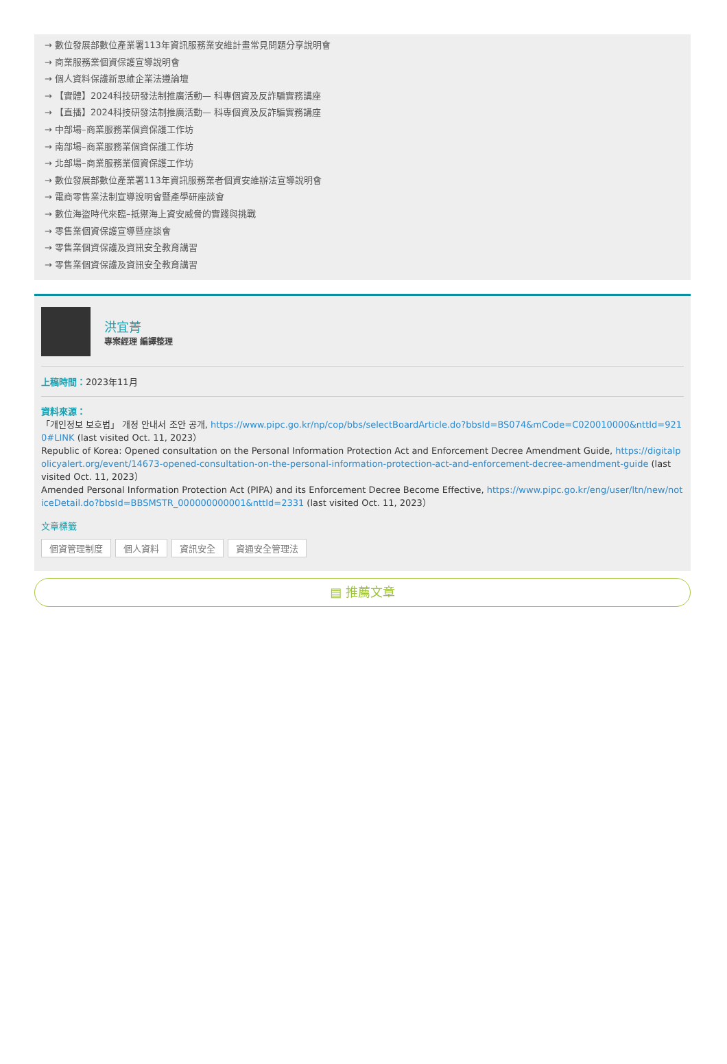→ 數位發展部數位產業署113年資訊服務業安維計畫常見問題分享說明會
→ 商業服務業個資保護宣導說明會
→ 個人資料保護新思維企業法遵論壇
→ 【實體】2024科技研發法制推廣活動— 科專個資及反詐騙實務講座
→ 【直播】2024科技研發法制推廣活動— 科專個資及反詐騙實務講座
→ 中部場–商業服務業個資保護工作坊
→ 南部場–商業服務業個資保護工作坊
→ 北部場–商業服務業個資保護工作坊
→ 數位發展部數位產業署113年資訊服務業者個資安維辦法宣導說明會
→ 電商零售業法制宣導說明會暨產學研座談會
→ 數位海盜時代來臨–抵禦海上資安威脅的實踐與挑戰
→ 零售業個資保護宣導暨座談會
→ 零售業個資保護及資訊安全教育講習
→ 零售業個資保護及資訊安全教育講習
洪宜菁
專案經理 編譯整理
上稿時間：2023年11月
資料來源：
「개인정보 보호법」 개정 안내서 조안 공개, https://www.pipc.go.kr/np/cop/bbs/selectBoardArticle.do?bbsId=BS074&mCode=C020010000&nttId=9210#LINK (last visited Oct. 11, 2023）
Republic of Korea: Opened consultation on the Personal Information Protection Act and Enforcement Decree Amendment Guide, https://digitalpolicyalert.org/event/14673-opened-consultation-on-the-personal-information-protection-act-and-enforcement-decree-amendment-guide (last visited Oct. 11, 2023）
Amended Personal Information Protection Act (PIPA) and its Enforcement Decree Become Effective, https://www.pipc.go.kr/eng/user/ltn/new/noticeDetail.do?bbsId=BBSMSTR_000000000001&nttId=2331 (last visited Oct. 11, 2023）
文章標籤
個資管理制度 個人資料 資訊安全 資通安全管理法
▤ 推薦文章